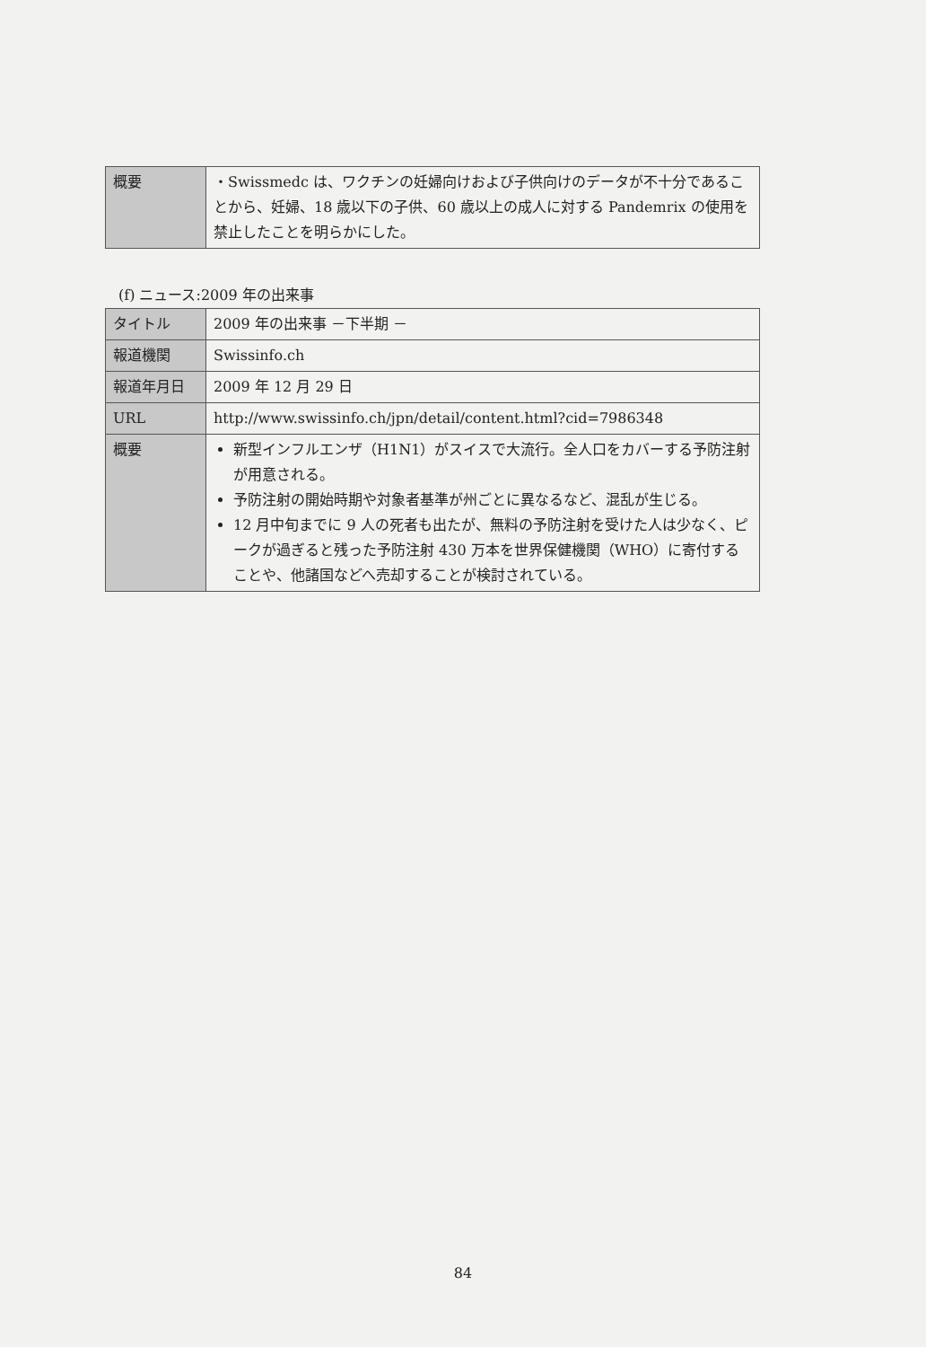| 概要 | ・Swissmedc は、ワクチンの妊婦向けおよび子供向けのデータが不十分であることから、妊婦、18 歳以下の子供、60 歳以上の成人に対する Pandemrix の使用を禁止したことを明らかにした。 |
(f) ニュース:2009 年の出来事
| タイトル | 2009 年の出来事 －下半期 － |
| 報道機関 | Swissinfo.ch |
| 報道年月日 | 2009 年 12 月 29 日 |
| URL | http://www.swissinfo.ch/jpn/detail/content.html?cid=7986348 |
| 概要 | 新型インフルエンザ（H1N1）がスイスで大流行。全人口をカバーする予防注射が用意される。 予防注射の開始時期や対象者基準が州ごとに異なるなど、混乱が生じる。 12 月中旬までに 9 人の死者も出たが、無料の予防注射を受けた人は少なく、ピークが過ぎると残った予防注射 430 万本を世界保健機関（WHO）に寄付することや、他諸国などへ売却することが検討されている。 |
84